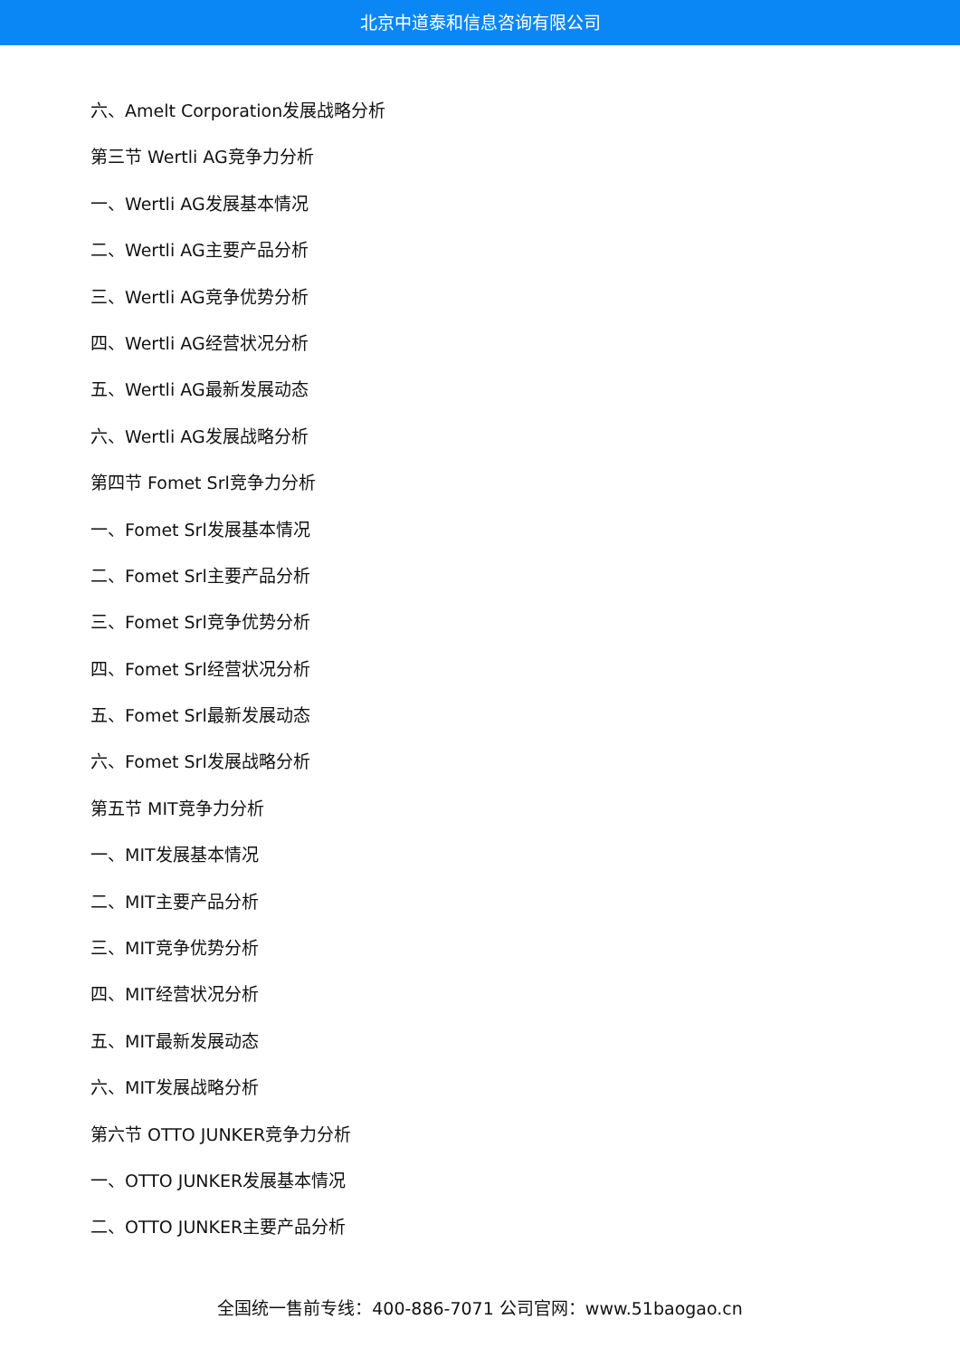北京中道泰和信息咨询有限公司
六、Amelt Corporation发展战略分析
第三节 Wertli AG竞争力分析
一、Wertli AG发展基本情况
二、Wertli AG主要产品分析
三、Wertli AG竞争优势分析
四、Wertli AG经营状况分析
五、Wertli AG最新发展动态
六、Wertli AG发展战略分析
第四节 Fomet Srl竞争力分析
一、Fomet Srl发展基本情况
二、Fomet Srl主要产品分析
三、Fomet Srl竞争优势分析
四、Fomet Srl经营状况分析
五、Fomet Srl最新发展动态
六、Fomet Srl发展战略分析
第五节 MIT竞争力分析
一、MIT发展基本情况
二、MIT主要产品分析
三、MIT竞争优势分析
四、MIT经营状况分析
五、MIT最新发展动态
六、MIT发展战略分析
第六节 OTTO JUNKER竞争力分析
一、OTTO JUNKER发展基本情况
二、OTTO JUNKER主要产品分析
全国统一售前专线：400-886-7071 公司官网：www.51baogao.cn